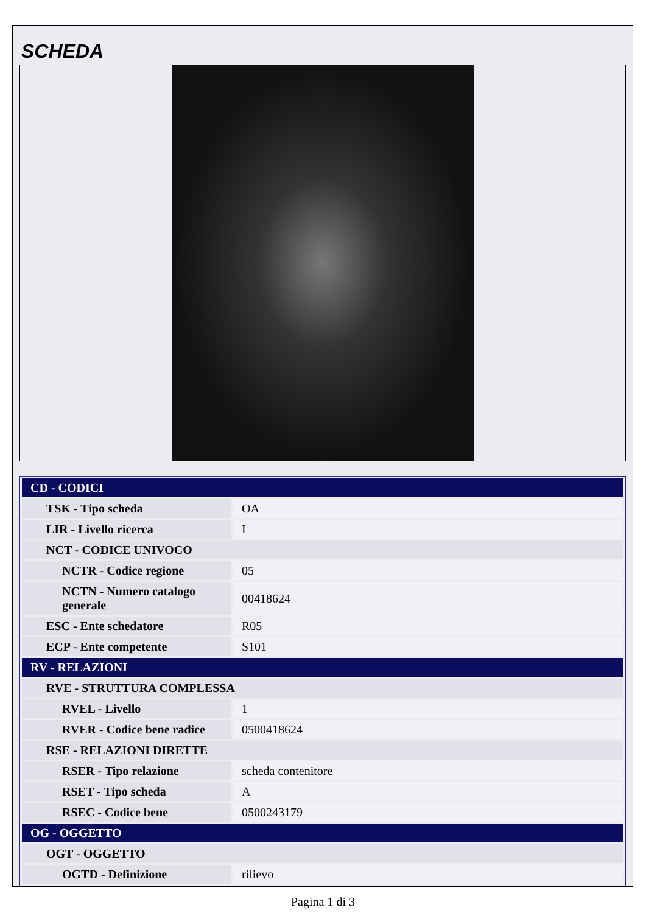SCHEDA
| CD - CODICI | |
| TSK - Tipo scheda | OA |
| LIR - Livello ricerca | I |
| NCT - CODICE UNIVOCO | |
| NCTR - Codice regione | 05 |
| NCTN - Numero catalogo generale | 00418624 |
| ESC - Ente schedatore | R05 |
| ECP - Ente competente | S101 |
| RV - RELAZIONI | |
| RVE - STRUTTURA COMPLESSA | |
| RVEL - Livello | 1 |
| RVER - Codice bene radice | 0500418624 |
| RSE - RELAZIONI DIRETTE | |
| RSER - Tipo relazione | scheda contenitore |
| RSET - Tipo scheda | A |
| RSEC - Codice bene | 0500243179 |
| OG - OGGETTO | |
| OGT - OGGETTO | |
| OGTD - Definizione | rilievo |
Pagina 1 di 3